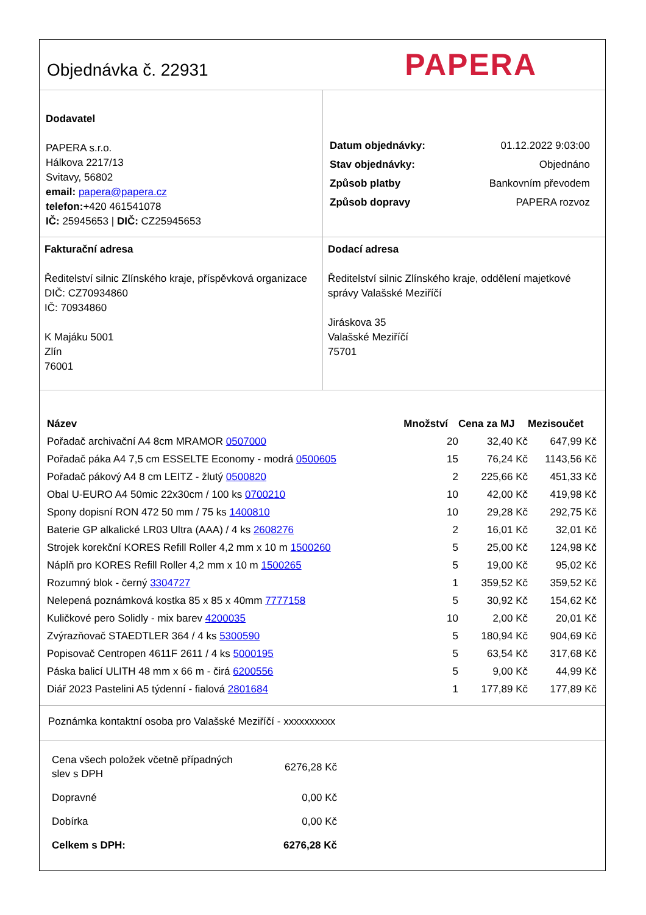Objednávka č. 22931
PAPERA
Dodavatel
PAPERA s.r.o.
Hálkova 2217/13
Svitavy, 56802
email: papera@papera.cz
telefon:+420 461541078
IČ: 25945653 | DIČ: CZ25945653
| Datum objednávky: | 01.12.2022 9:03:00 |
| Stav objednávky: | Objednáno |
| Způsob platby | Bankovním převodem |
| Způsob dopravy | PAPERA rozvoz |
Fakturační adresa
Ředitelství silnic Zlínského kraje, příspěvková organizace
DIČ: CZ70934860
IČ: 70934860
K Majáku 5001
Zlín
76001
Dodací adresa
Ředitelství silnic Zlínského kraje, oddělení majetkové správy Valašské Meziříčí
Jiráskova 35
Valašské Meziříčí
75701
| Název | Množství | Cena za MJ | Mezisoučet |
| --- | --- | --- | --- |
| Pořadač archivační A4 8cm MRAMOR 0507000 | 20 | 32,40 Kč | 647,99 Kč |
| Pořadač páka A4 7,5 cm ESSELTE Economy - modrá 0500605 | 15 | 76,24 Kč | 1143,56 Kč |
| Pořadač pákový A4 8 cm LEITZ - žlutý 0500820 | 2 | 225,66 Kč | 451,33 Kč |
| Obal U-EURO A4 50mic 22x30cm / 100 ks 0700210 | 10 | 42,00 Kč | 419,98 Kč |
| Spony dopisní RON 472 50 mm / 75 ks 1400810 | 10 | 29,28 Kč | 292,75 Kč |
| Baterie GP alkalické LR03 Ultra (AAA) / 4 ks 2608276 | 2 | 16,01 Kč | 32,01 Kč |
| Strojek korekční KORES Refill Roller 4,2 mm x 10 m 1500260 | 5 | 25,00 Kč | 124,98 Kč |
| Náplň pro KORES Refill Roller 4,2 mm x 10 m 1500265 | 5 | 19,00 Kč | 95,02 Kč |
| Rozumný blok - černý 3304727 | 1 | 359,52 Kč | 359,52 Kč |
| Nelepená poznámková kostka 85 x 85 x 40mm 7777158 | 5 | 30,92 Kč | 154,62 Kč |
| Kuličkové pero Solidly - mix barev 4200035 | 10 | 2,00 Kč | 20,01 Kč |
| Zvýrazňovač STAEDTLER 364 / 4 ks 5300590 | 5 | 180,94 Kč | 904,69 Kč |
| Popisovač Centropen 4611F 2611 / 4 ks 5000195 | 5 | 63,54 Kč | 317,68 Kč |
| Páska balicí ULITH 48 mm x 66 m - čirá 6200556 | 5 | 9,00 Kč | 44,99 Kč |
| Diář 2023 Pastelini A5 týdenní - fialová 2801684 | 1 | 177,89 Kč | 177,89 Kč |
Poznámka kontaktní osoba pro Valašské Meziříčí - xxxxxxxxxx
| Cena všech položek včetně případných slev s DPH | 6276,28 Kč |
| Dopravné | 0,00 Kč |
| Dobírka | 0,00 Kč |
| Celkem s DPH: | 6276,28 Kč |